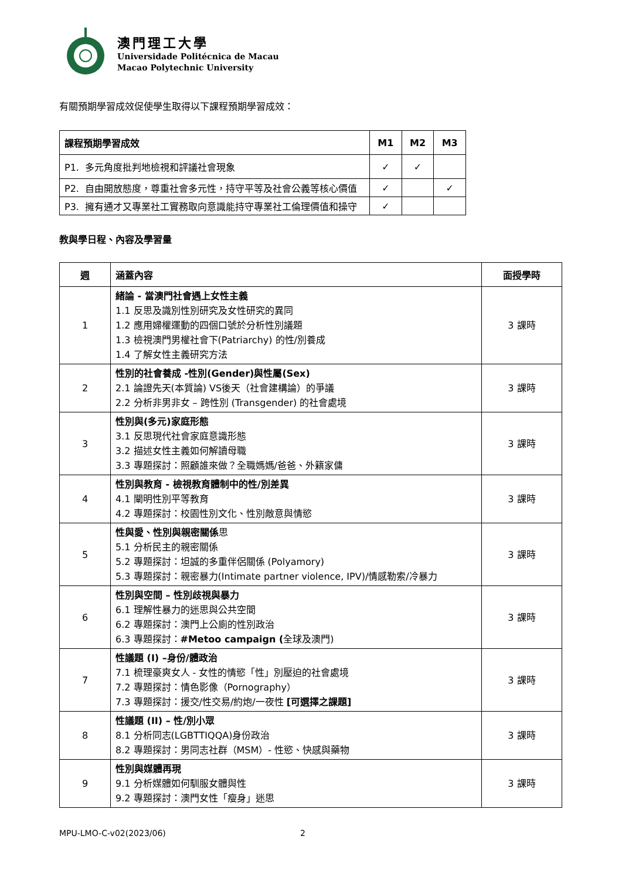澳門理工大學
Universidade Politécnica de Macau
Macao Polytechnic University
有關預期學習成效促使學生取得以下課程預期學習成效：
| 課程預期學習成效 | M1 | M2 | M3 |
| --- | --- | --- | --- |
| P1. 多元角度批判地檢視和評議社會現象 | ✓ | ✓ | |
| P2. 自由開放態度，尊重社會多元性，持守平等及社會公義等核心價值 | ✓ | | ✓ |
| P3. 擁有通才又專業社工實務取向意識能持守專業社工倫理價值和操守 | ✓ | | |
教與學日程、內容及學習量
| 週 | 涵蓋內容 | 面授學時 |
| --- | --- | --- |
| 1 | 緒論 - 當澳門社會遇上女性主義 1.1 反思及識別性別研究及女性研究的異同 1.2 應用婦權運動的四個口號於分析性別議題 1.3 檢視澳門男權社會下(Patriarchy) 的性/別養成 1.4 了解女性主義研究方法 | 3 課時 |
| 2 | 性別的社會養成 -性別(Gender)與性屬(Sex) 2.1 論證先天(本質論) VS後天（社會建構論）的爭議 2.2 分析非男非女 – 跨性別 (Transgender) 的社會處境 | 3 課時 |
| 3 | 性別與(多元)家庭形態 3.1 反思現代社會家庭意識形態 3.2 描述女性主義如何解讀母職 3.3 專題探討：照顧誰來做？全職媽媽/爸爸、外籍家傭 | 3 課時 |
| 4 | 性別與教育 - 檢視教育體制中的性/別差異 4.1 闡明性別平等教育 4.2 專題探討：校園性別文化、性別敵意與情慾 | 3 課時 |
| 5 | 性與愛、性別與親密關係 思 5.1 分析民主的親密關係 5.2 專題探討：坦誠的多重伴侶關係 (Polyamory) 5.3 專題探討：親密暴力(Intimate partner violence, IPV)/情感勒索/冷暴力 | 3 課時 |
| 6 | 性別與空間 – 性別歧視與暴力 6.1 理解性暴力的迷思與公共空間 6.2 專題探討：澳門上公廁的性別政治 6.3 專題探討： #Metoo campaign ( 全球及澳門) | 3 課時 |
| 7 | 性議題 (I) –身份/體政治 7.1 梳理豪爽女人 - 女性的情慾「性」別壓迫的社會處境 7.2 專題探討：情色影像（Pornography） 7.3 專題探討：援交/性交易/約炮/一夜性 [可選擇之課題] | 3 課時 |
| 8 | 性議題 (II) – 性/別小眾 8.1 分析同志(LGBTTIQQA)身份政治 8.2 專題探討：男同志社群（MSM）- 性慾、快感與藥物 | 3 課時 |
| 9 | 性別與媒體再現 9.1 分析媒體如何馴服女體與性 9.2 專題探討：澳門女性「瘦身」迷思 | 3 課時 |
MPU-LMO-C-v02(2023/06) 2